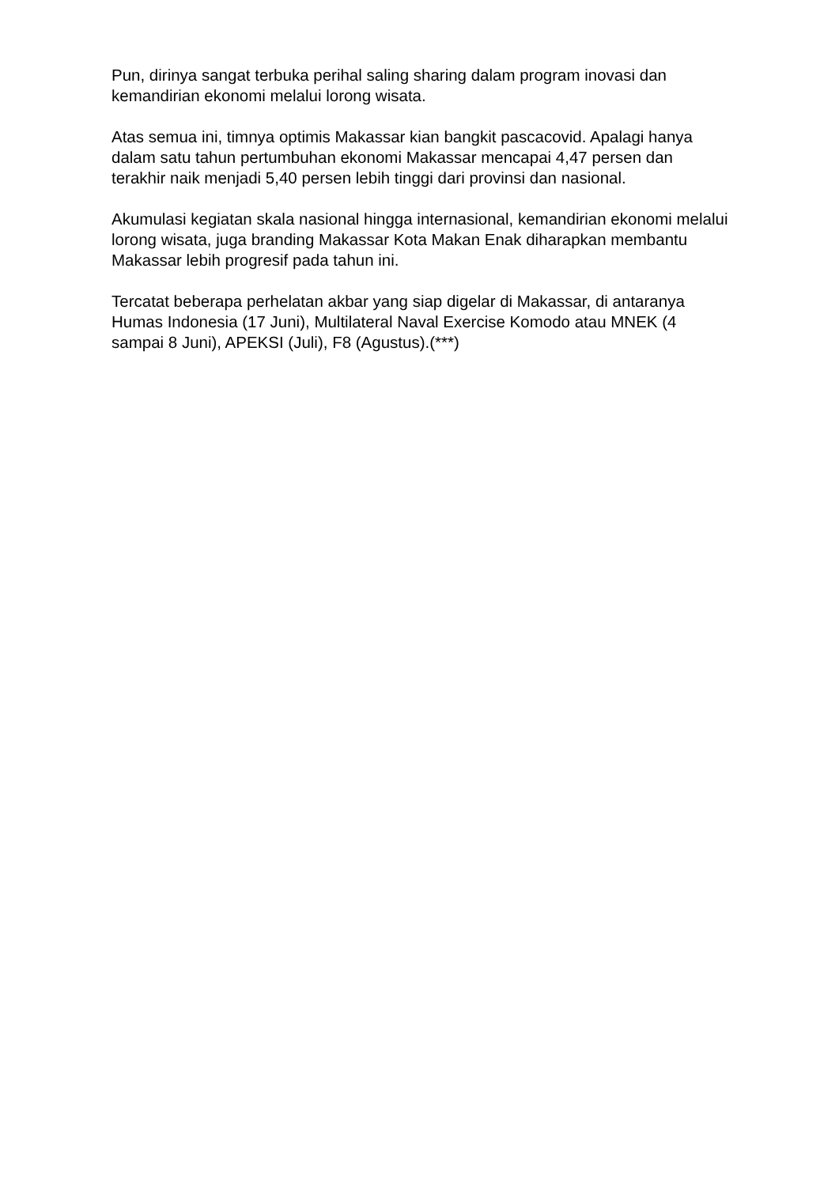Pun, dirinya sangat terbuka perihal saling sharing dalam program inovasi dan kemandirian ekonomi melalui lorong wisata.
Atas semua ini, timnya optimis Makassar kian bangkit pascacovid. Apalagi hanya dalam satu tahun pertumbuhan ekonomi Makassar mencapai 4,47 persen dan terakhir naik menjadi 5,40 persen lebih tinggi dari provinsi dan nasional.
Akumulasi kegiatan skala nasional hingga internasional, kemandirian ekonomi melalui lorong wisata, juga branding Makassar Kota Makan Enak diharapkan membantu Makassar lebih progresif pada tahun ini.
Tercatat beberapa perhelatan akbar yang siap digelar di Makassar, di antaranya Humas Indonesia (17 Juni), Multilateral Naval Exercise Komodo atau MNEK (4 sampai 8 Juni), APEKSI (Juli), F8 (Agustus).(***)